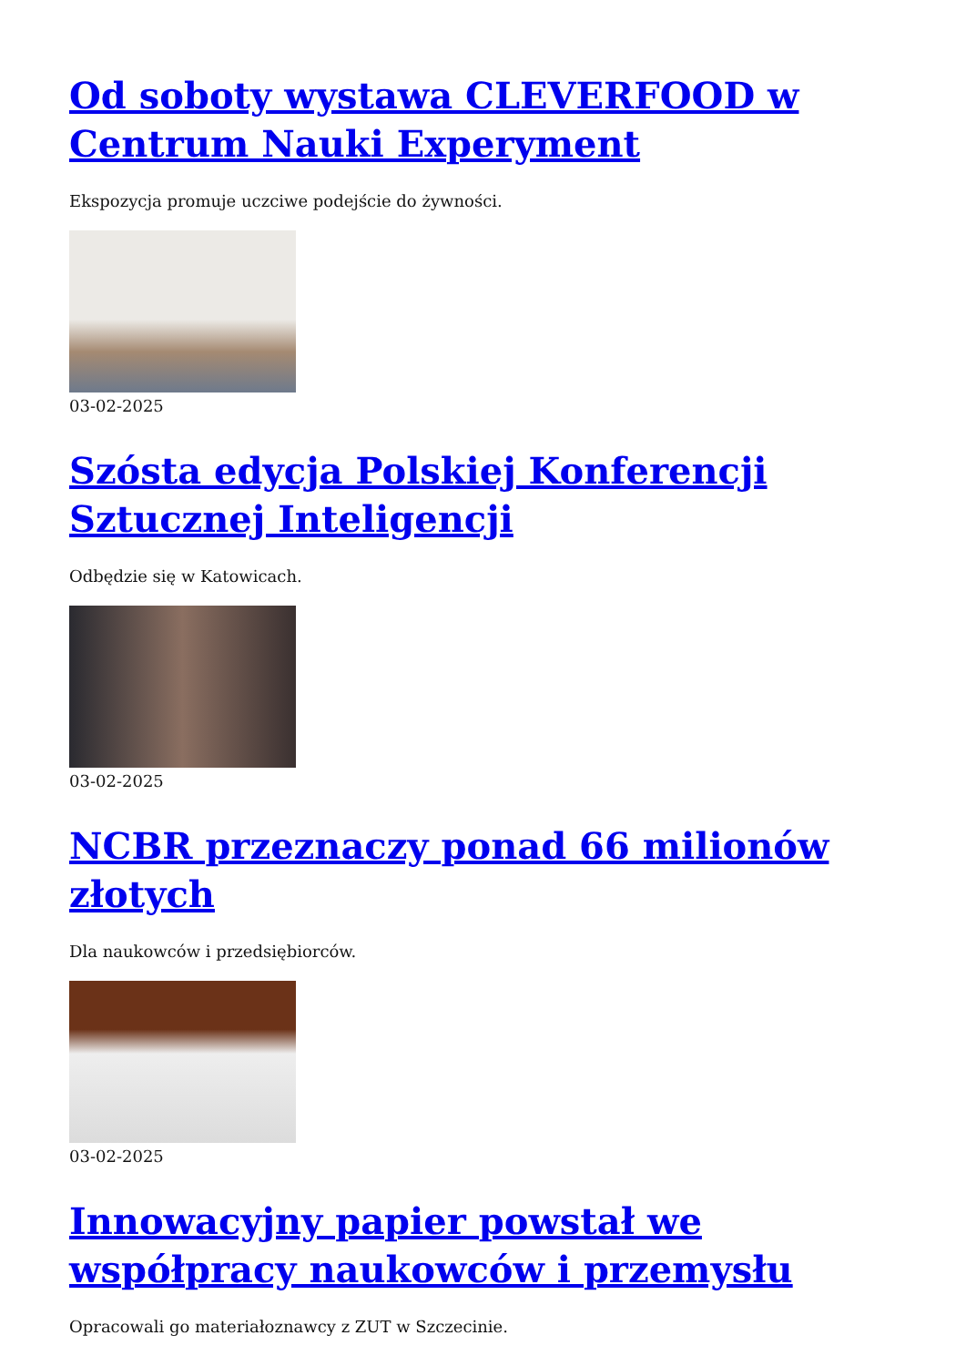Od soboty wystawa CLEVERFOOD w Centrum Nauki Experyment
Ekspozycja promuje uczciwe podejście do żywności.
03-02-2025
Szósta edycja Polskiej Konferencji Sztucznej Inteligencji
Odbędzie się w Katowicach.
03-02-2025
NCBR przeznaczy ponad 66 milionów złotych
Dla naukowców i przedsiębiorców.
03-02-2025
Innowacyjny papier powstał we współpracy naukowców i przemysłu
Opracowali go materiałoznawcy z ZUT w Szczecinie.